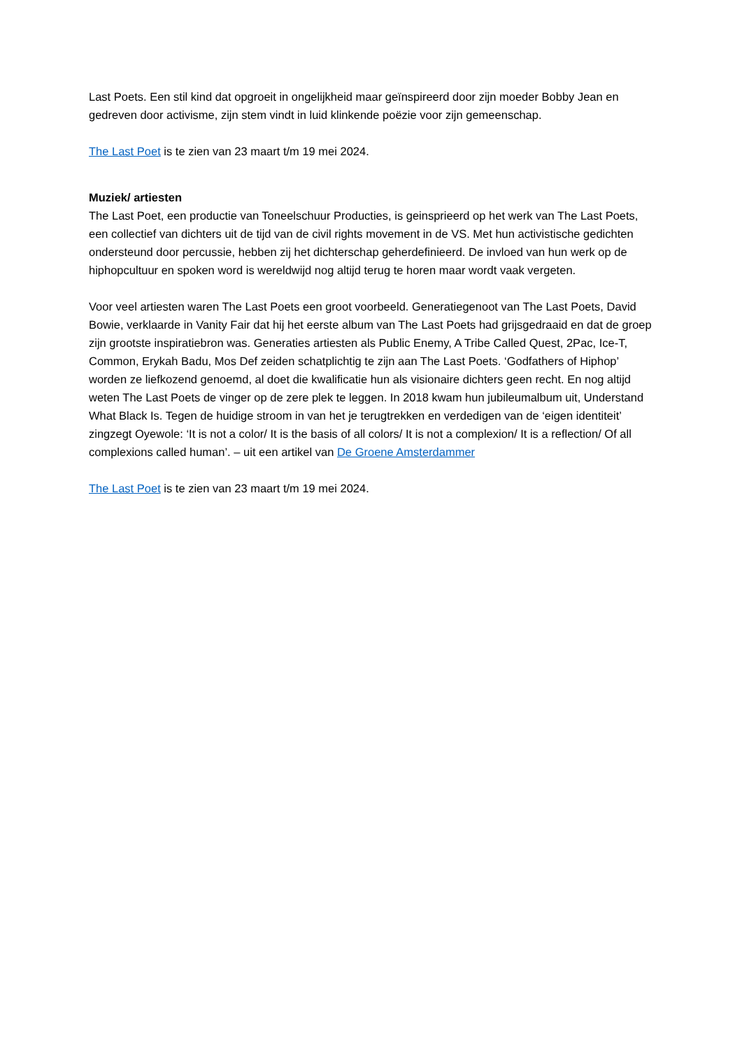Last Poets. Een stil kind dat opgroeit in ongelijkheid maar geïnspireerd door zijn moeder Bobby Jean en gedreven door activisme, zijn stem vindt in luid klinkende poëzie voor zijn gemeenschap.
The Last Poet is te zien van 23 maart t/m 19 mei 2024.
Muziek/ artiesten
The Last Poet, een productie van Toneelschuur Producties, is geinsprieerd op het werk van The Last Poets, een collectief van dichters uit de tijd van de civil rights movement in de VS. Met hun activistische gedichten ondersteund door percussie, hebben zij het dichterschap geherdefinieerd. De invloed van hun werk op de hiphopcultuur en spoken word is wereldwijd nog altijd terug te horen maar wordt vaak vergeten.
Voor veel artiesten waren The Last Poets een groot voorbeeld. Generatiegenoot van The Last Poets, David Bowie, verklaarde in Vanity Fair dat hij het eerste album van The Last Poets had grijsgedraaid en dat de groep zijn grootste inspiratiebron was. Generaties artiesten als Public Enemy, A Tribe Called Quest, 2Pac, Ice-T, Common, Erykah Badu, Mos Def zeiden schatplichtig te zijn aan The Last Poets. ‘Godfathers of Hiphop’ worden ze liefkozend genoemd, al doet die kwalificatie hun als visionaire dichters geen recht. En nog altijd weten The Last Poets de vinger op de zere plek te leggen. In 2018 kwam hun jubileumalbum uit, Understand What Black Is. Tegen de huidige stroom in van het je terugtrekken en verdedigen van de ‘eigen identiteit’ zingzegt Oyewole: ‘It is not a color/ It is the basis of all colors/ It is not a complexion/ It is a reflection/ Of all complexions called human’. – uit een artikel van De Groene Amsterdammer
The Last Poet is te zien van 23 maart t/m 19 mei 2024.